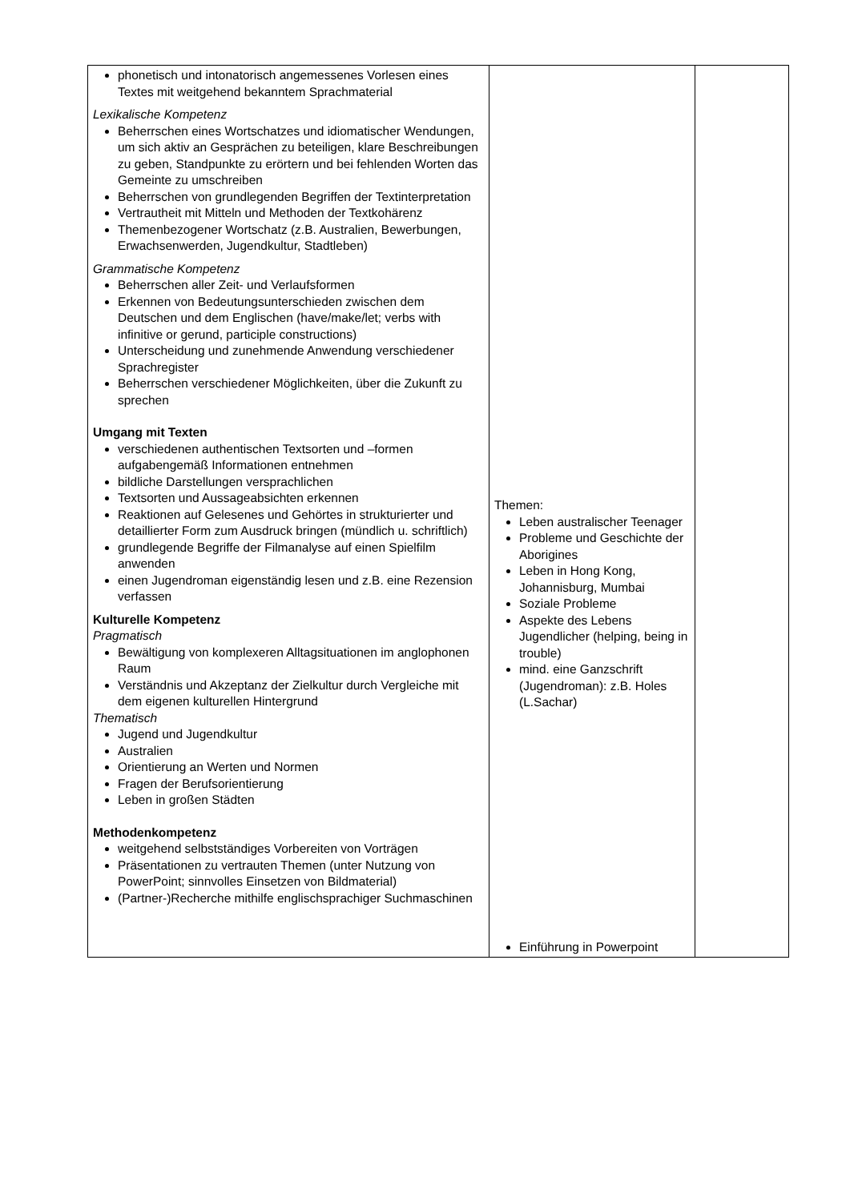| phonetisch und intonatorisch angemessenes Vorlesen eines Textes mit weitgehend bekanntem Sprachmaterial Lexikalische Kompetenz Beherrschen eines Wortschatzes und idiomatischer Wendungen, um sich aktiv an Gesprächen zu beteiligen, klare Beschreibungen zu geben, Standpunkte zu erörtern und bei fehlenden Worten das Gemeinte zu umschreiben Beherrschen von grundlegenden Begriffen der Textinterpretation Vertrautheit mit Mitteln und Methoden der Textkohärenz Themenbezogener Wortschatz (z.B. Australien, Bewerbungen, Erwachsenwerden, Jugendkultur, Stadtleben) Grammatische Kompetenz Beherrschen aller Zeit- und Verlaufsformen Erkennen von Bedeutungsunterschieden zwischen dem Deutschen und dem Englischen (have/make/let; verbs with infinitive or gerund, participle constructions) Unterscheidung und zunehmende Anwendung verschiedener Sprachregister Beherrschen verschiedener Möglichkeiten, über die Zukunft zu sprechen Umgang mit Texten verschiedenen authentischen Textsorten und –formen aufgabengemäß Informationen entnehmen bildliche Darstellungen versprachlichen Textsorten und Aussageabsichten erkennen Reaktionen auf Gelesenes und Gehörtes in strukturierter und detaillierter Form zum Ausdruck bringen (mündlich u. schriftlich) grundlegende Begriffe der Filmanalyse auf einen Spielfilm anwenden einen Jugendroman eigenständig lesen und z.B. eine Rezension verfassen Kulturelle Kompetenz Pragmatisch Bewältigung von komplexeren Alltagsituationen im anglophonen Raum Verständnis und Akzeptanz der Zielkultur durch Vergleiche mit dem eigenen kulturellen Hintergrund Thematisch Jugend und Jugendkultur Australien Orientierung an Werten und Normen Fragen der Berufsorientierung Leben in großen Städten Methodenkompetenz weitgehend selbstständiges Vorbereiten von Vorträgen Präsentationen zu vertrauten Themen (unter Nutzung von PowerPoint; sinnvolles Einsetzen von Bildmaterial) (Partner-)Recherche mithilfe englischsprachiger Suchmaschinen | Themen: Leben australischer Teenager Probleme und Geschichte der Aborigines Leben in Hong Kong, Johannisburg, Mumbai Soziale Probleme Aspekte des Lebens Jugendlicher (helping, being in trouble) mind. eine Ganzschrift (Jugendroman): z.B. Holes (L.Sachar) Einführung in Powerpoint | |